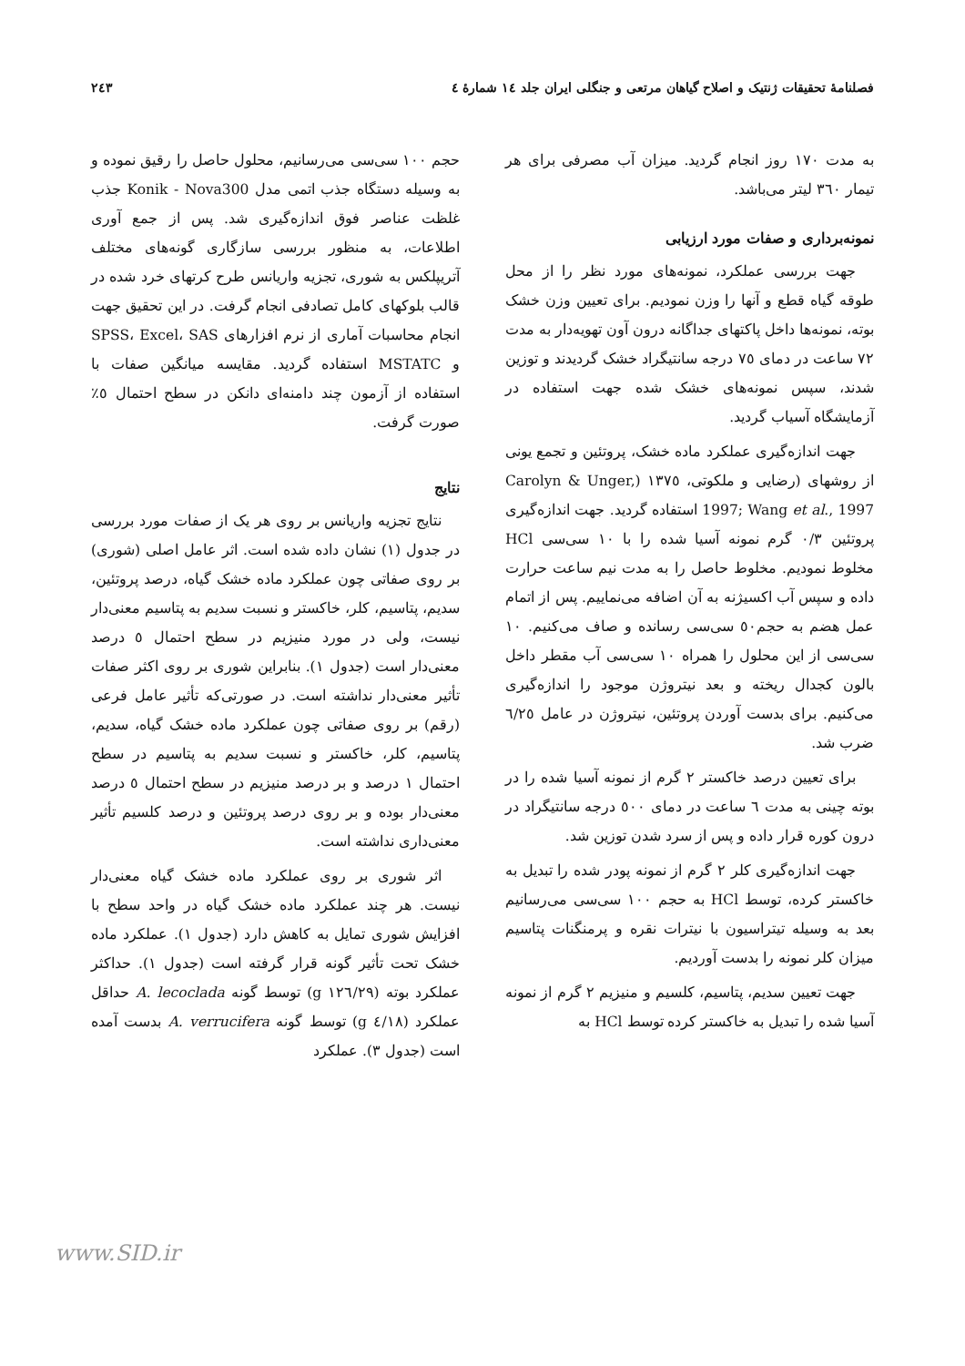فصلنامهٔ تحقیقات ژنتیک و اصلاح گیاهان مرتعی و جنگلی ایران جلد ١٤ شمارهٔ ٤ ٢٤٣
به مدت ١٧٠ روز انجام گردید. میزان آب مصرفی برای هر تیمار ٣٦٠ لیتر می‌باشد.
نمونه‌برداری و صفات مورد ارزیابی
جهت بررسی عملکرد، نمونه‌های مورد نظر را از محل طوقه گیاه قطع و آنها را وزن نمودیم. برای تعیین وزن خشک بوته، نمونه‌ها داخل پاکتهای جداگانه درون آون تهویه‌دار به مدت ٧٢ ساعت در دمای ٧٥ درجه سانتیگراد خشک گردیدند و توزین شدند، سپس نمونه‌های خشک شده جهت استفاده در آزمایشگاه آسیاب گردید.
جهت اندازه‌گیری عملکرد ماده خشک، پروتئین و تجمع یونی از روشهای (رضایی و ملکوتی، ١٣٧٥ (Carolyn & Unger, 1997; Wang et al., 1997 استفاده گردید. جهت اندازه‌گیری پروتئین ٠/٣ گرم نمونه آسیا شده را با ١٠ سی‌سی HCl مخلوط نمودیم. مخلوط حاصل را به مدت نیم ساعت حرارت داده و سپس آب اکسیژنه به آن اضافه می‌نماییم. پس از اتمام عمل هضم به حجم٥٠ سی‌سی رسانده و صاف می‌کنیم. ١٠ سی‌سی از این محلول را همراه ١٠ سی‌سی آب مقطر داخل بالون کجدال ریخته و بعد نیتروژن موجود را اندازه‌گیری می‌کنیم. برای بدست آوردن پروتئین، نیتروژن در عامل ٦/٢٥ ضرب شد.
برای تعیین درصد خاکستر ٢ گرم از نمونه آسیا شده را در بوته چینی به مدت ٦ ساعت در دمای ٥٠٠ درجه سانتیگراد در درون کوره قرار داده و پس از سرد شدن توزین شد.
جهت اندازه‌گیری کلر ٢ گرم از نمونه پودر شده را تبدیل به خاکستر کرده، توسط HCl به حجم ١٠٠ سی‌سی می‌رسانیم بعد به وسیله تیتراسیون با نیترات نقره و پرمنگنات پتاسیم میزان کلر نمونه را بدست آوردیم.
جهت تعیین سدیم، پتاسیم، کلسیم و منیزیم ٢ گرم از نمونه آسیا شده را تبدیل به خاکستر کرده توسط HCl به
حجم ١٠٠ سی‌سی می‌رسانیم، محلول حاصل را رقیق نموده و به وسیله دستگاه جذب اتمی مدل Konik - Nova300 جذب غلظت عناصر فوق اندازه‌گیری شد. پس از جمع آوری اطلاعات، به منظور بررسی سازگاری گونه‌های مختلف آتریپلکس به شوری، تجزیه واریانس طرح کرتهای خرد شده در قالب بلوکهای کامل تصادفی انجام گرفت. در این تحقیق جهت انجام محاسبات آماری از نرم افزارهای SPSS، Excel، SAS و MSTATC استفاده گردید. مقایسه میانگین صفات با استفاده از آزمون چند دامنه‌ای دانکن در سطح احتمال ٥٪ صورت گرفت.
نتایج
نتایج تجزیه واریانس بر روی هر یک از صفات مورد بررسی در جدول (١) نشان داده شده است. اثر عامل اصلی (شوری) بر روی صفاتی چون عملکرد ماده خشک گیاه، درصد پروتئین، سدیم، پتاسیم، کلر، خاکستر و نسبت سدیم به پتاسیم معنی‌دار نیست، ولی در مورد منیزیم در سطح احتمال ٥ درصد معنی‌دار است (جدول ١). بنابراین شوری بر روی اکثر صفات تأثیر معنی‌دار نداشته است. در صورتی‌که تأثیر عامل فرعی (رقم) بر روی صفاتی چون عملکرد ماده خشک گیاه، سدیم، پتاسیم، کلر، خاکستر و نسبت سدیم به پتاسیم در سطح احتمال ١ درصد و بر درصد منیزیم در سطح احتمال ٥ درصد معنی‌دار بوده و بر روی درصد پروتئین و درصد کلسیم تأثیر معنی‌داری نداشته است.
اثر شوری بر روی عملکرد ماده خشک گیاه معنی‌دار نیست. هر چند عملکرد ماده خشک گیاه در واحد سطح با افزایش شوری تمایل به کاهش دارد (جدول ١). عملکرد ماده خشک تحت تأثیر گونه قرار گرفته است (جدول ١). حداکثر عملکرد بوته (١٢٦/٢٩ g) توسط گونه A. lecoclada حداقل عملکرد (٤/١٨ g) توسط گونه A. verrucifera بدست آمده است (جدول ٣). عملکرد
www.SID.ir